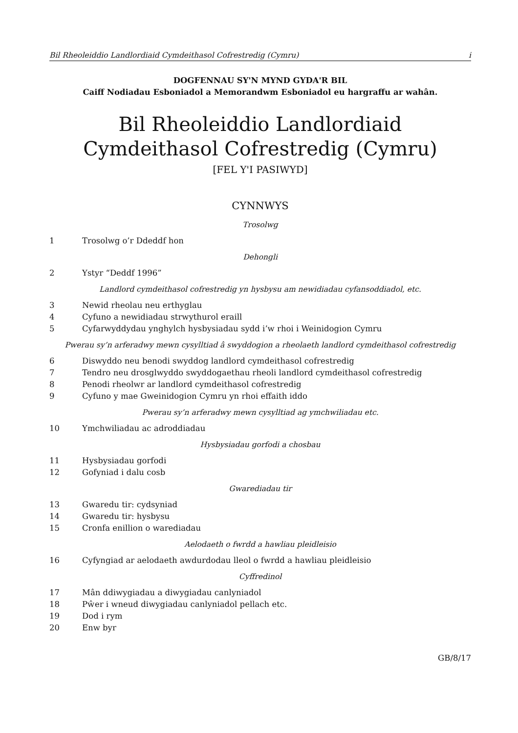Bil Rheoleiddio Landlordiaid Cymdeithasol Cofrestredig (Cymru) i
DOGFENNAU SY'N MYND GYDA'R BIL
Caiff Nodiadau Esboniadol a Memorandwm Esboniadol eu hargraffu ar wahân.
Bil Rheoleiddio Landlordiaid Cymdeithasol Cofrestredig (Cymru)
[FEL Y'I PASIWYD]
CYNNWYS
Trosolwg
1 Trosolwg o’r Ddeddf hon
Dehongli
2 Ystyr “Deddf 1996”
Landlord cymdeithasol cofrestredig yn hysbysu am newidiadau cyfansoddiadol, etc.
3 Newid rheolau neu erthyglau
4 Cyfuno a newidiadau strwythurol eraill
5 Cyfarwyddydau ynghylch hysbysiadau sydd i’w rhoi i Weinidogion Cymru
Pwerau sy’n arferadwy mewn cysylltiad â swyddogion a rheolaeth landlord cymdeithasol cofrestredig
6 Diswyddo neu benodi swyddog landlord cymdeithasol cofrestredig
7 Tendro neu drosglwyddo swyddogaethau rheoli landlord cymdeithasol cofrestredig
8 Penodi rheolwr ar landlord cymdeithasol cofrestredig
9 Cyfuno y mae Gweinidogion Cymru yn rhoi effaith iddo
Pwerau sy’n arferadwy mewn cysylltiad ag ymchwiliadau etc.
10 Ymchwiliadau ac adroddiadau
Hysbysiadau gorfodi a chosbau
11 Hysbysiadau gorfodi
12 Gofyniad i dalu cosb
Gwarediadau tir
13 Gwaredu tir: cydsyniad
14 Gwaredu tir: hysbysu
15 Cronfa enillion o warediadau
Aelodaeth o fwrdd a hawliau pleidleisio
16 Cyfyngiad ar aelodaeth awdurdodau lleol o fwrdd a hawliau pleidleisio
Cyffredinol
17 Mân ddiwygiadau a diwygiadau canlyniadol
18 Pŵer i wneud diwygiadau canlyniadol pellach etc.
19 Dod i rym
20 Enw byr
GB/8/17